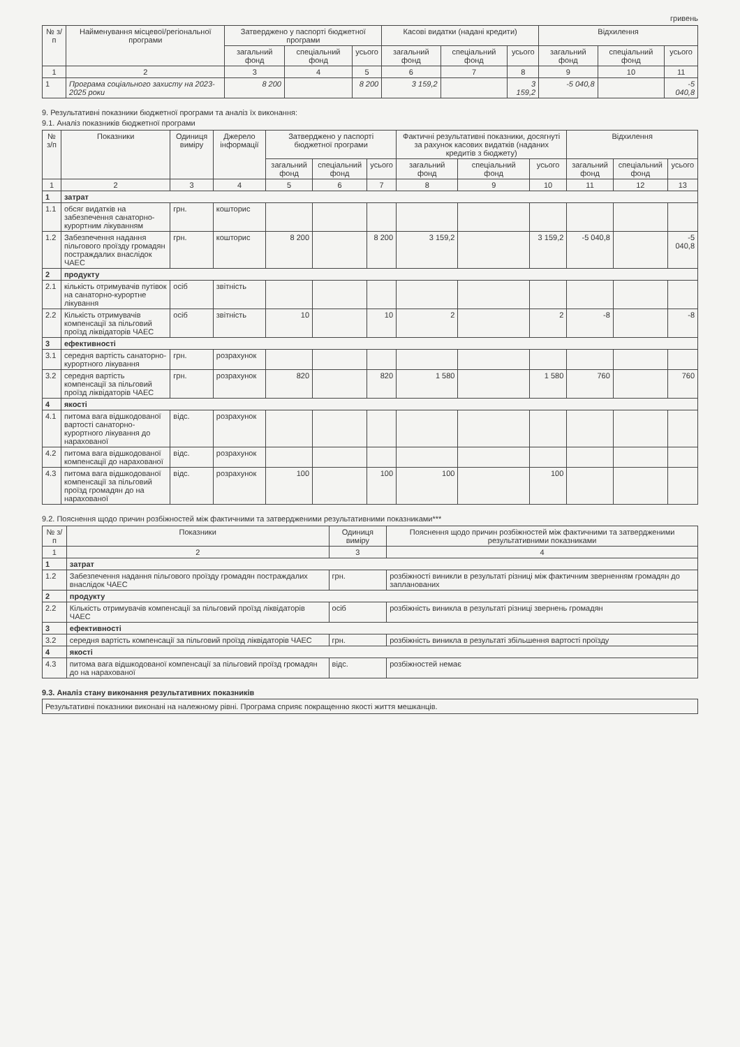гривень
| № з/п | Найменування місцевої/регіональної програми | Затверджено у паспорті бюджетної програми | | | Касові видатки (надані кредити) | | | Відхилення | | |
| --- | --- | --- | --- | --- | --- | --- | --- | --- | --- | --- |
| | | загальний фонд | спеціальний фонд | усього | загальний фонд | спеціальний фонд | усього | загальний фонд | спеціальний фонд | усього |
| 1 | 2 | 3 | 4 | 5 | 6 | 7 | 8 | 9 | 10 | 11 |
| 1 | Програма соціального захисту на 2023-2025 роки | 8 200 | | 8 200 | 3 159,2 | | 3 159,2 | -5 040,8 | | -5 040,8 |
9. Результативні показники бюджетної програми та аналіз їх виконання:
9.1. Аналіз показників бюджетної програми
| № з/п | Показники | Одиниця виміру | Джерело інформації | Затверджено у паспорті бюджетної програми | | | Фактичні результативні показники, досягнуті за рахунок касових видатків (наданих кредитів з бюджету) | | | Відхилення | | |
| --- | --- | --- | --- | --- | --- | --- | --- | --- | --- | --- | --- | --- |
| | | | | загальний фонд | спеціальний фонд | усього | загальний фонд | спеціальний фонд | усього | загальний фонд | спеціальний фонд | усього |
| 1 | 2 | 3 | 4 | 5 | 6 | 7 | 8 | 9 | 10 | 11 | 12 | 13 |
| 1 | затрат | | | | | | | | | | | |
| 1.1 | обсяг видатків на забезпечення санаторно-курортним лікуванням | грн. | кошторис | | | | | | | | | |
| 1.2 | Забезпечення надання пільгового проїзду громадян постраждалих внаслідок ЧАЕС | грн. | кошторис | 8 200 | | 8 200 | 3 159,2 | | 3 159,2 | -5 040,8 | | -5 040,8 |
| 2 | продукту | | | | | | | | | | | |
| 2.1 | кількість отримувачів путівок на санаторно-курортне лікування | осіб | звітність | | | | | | | | | |
| 2.2 | Кількість отримувачів компенсації за пільговий проїзд ліквідаторів ЧАЕС | осіб | звітність | 10 | | 10 | 2 | | 2 | -8 | | -8 |
| 3 | ефективності | | | | | | | | | | | |
| 3.1 | середня вартість санаторно-курортного лікування | грн. | розрахунок | | | | | | | | | |
| 3.2 | середня вартість компенсації за пільговий проїзд ліквідаторів ЧАЕС | грн. | розрахунок | 820 | | 820 | 1 580 | | 1 580 | 760 | | 760 |
| 4 | якості | | | | | | | | | | | |
| 4.1 | питома вага відшкодованої вартості санаторно-курортного лікування до нарахованої | відс. | розрахунок | | | | | | | | | |
| 4.2 | питома вага відшкодованої компенсації до нарахованої | відс. | розрахунок | | | | | | | | | |
| 4.3 | питома вага відшкодованої компенсації за пільговий проїзд громадян до на нарахованої | відс. | розрахунок | 100 | | 100 | 100 | | 100 | | | |
9.2. Пояснення щодо причин розбіжностей між фактичними та затвердженими результативними показниками***
| № з/п | Показники | Одиниця виміру | Пояснення щодо причин розбіжностей між фактичними та затвердженими результативними показниками |
| --- | --- | --- | --- |
| 1 | 2 | 3 | 4 |
| 1 | затрат | | |
| 1.2 | Забезпечення надання пільгового проїзду громадян постраждалих внаслідок ЧАЕС | грн. | розбіжності виникли в результаті різниці між фактичним зверненням громадян до запланованих |
| 2 | продукту | | |
| 2.2 | Кількість отримувачів компенсації за пільговий проїзд ліквідаторів ЧАЕС | осіб | розбіжність виникла в результаті різниці звернень громадян |
| 3 | ефективності | | |
| 3.2 | середня вартість компенсації за пільговий проїзд ліквідаторів ЧАЕС | грн. | розбіжність виникла в результаті збільшення вартості проїзду |
| 4 | якості | | |
| 4.3 | питома вага відшкодованої компенсації за пільговий проїзд громадян до на нарахованої | відс. | розбіжностей немає |
9.3. Аналіз стану виконання результативних показників
Результативні показники виконані на належному рівні. Програма сприяє покращенню якості життя мешканців.